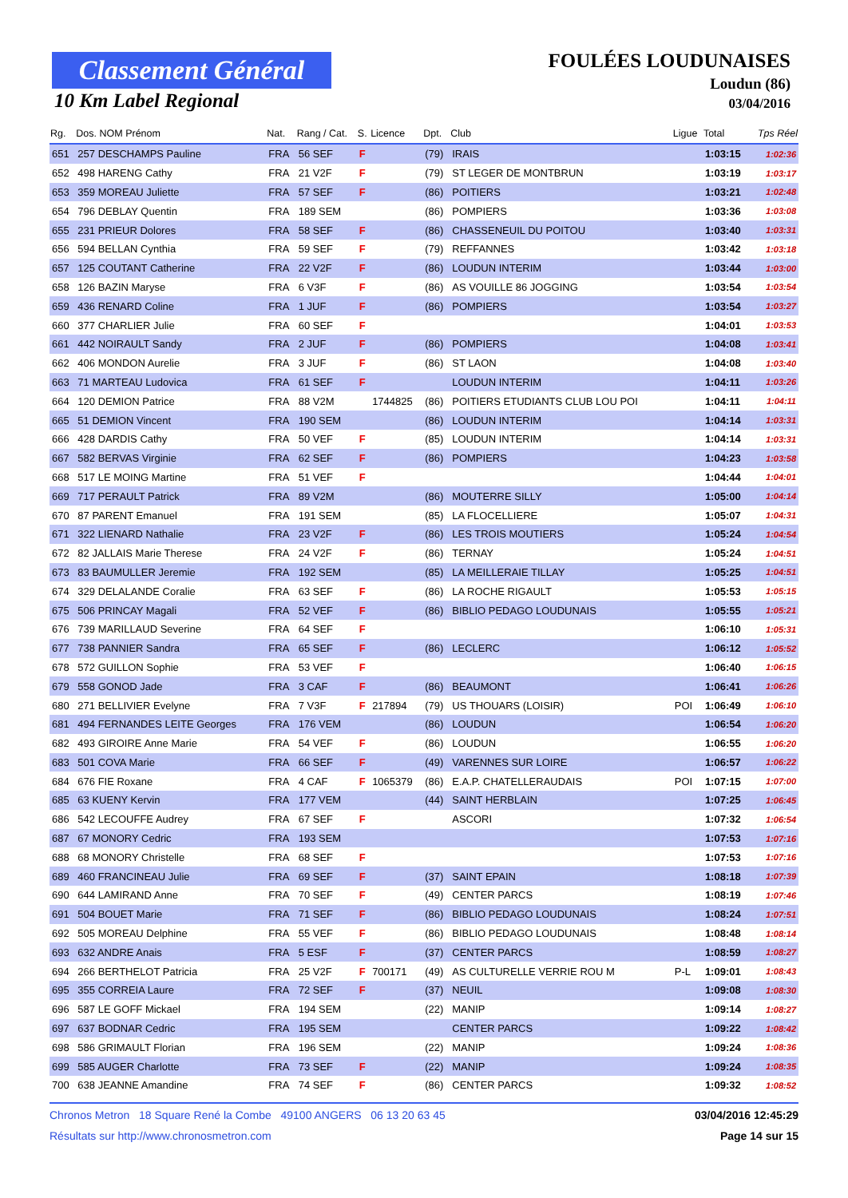Classement Général
10 Km Label Regional
FOULÉES LOUDUNAISES
Loudun (86)
03/04/2016
| Rg. | Dos. NOM Prénom | Nat. | Rang / Cat. | S. | Licence | Dpt. | Club | Ligue | Total | Tps Réel |
| --- | --- | --- | --- | --- | --- | --- | --- | --- | --- | --- |
| 651 | 257 DESCHAMPS Pauline | FRA | 56 SEF | F | | (79) | IRAIS | | 1:03:15 | 1:02:36 |
| 652 | 498 HARENG Cathy | FRA | 21 V2F | F | | (79) | ST LEGER DE MONTBRUN | | 1:03:19 | 1:03:17 |
| 653 | 359 MOREAU Juliette | FRA | 57 SEF | F | | (86) | POITIERS | | 1:03:21 | 1:02:48 |
| 654 | 796 DEBLAY Quentin | FRA | 189 SEM | | | (86) | POMPIERS | | 1:03:36 | 1:03:08 |
| 655 | 231 PRIEUR Dolores | FRA | 58 SEF | F | | (86) | CHASSENEUIL DU POITOU | | 1:03:40 | 1:03:31 |
| 656 | 594 BELLAN Cynthia | FRA | 59 SEF | F | | (79) | REFFANNES | | 1:03:42 | 1:03:18 |
| 657 | 125 COUTANT Catherine | FRA | 22 V2F | F | | (86) | LOUDUN INTERIM | | 1:03:44 | 1:03:00 |
| 658 | 126 BAZIN Maryse | FRA | 6 V3F | F | | (86) | AS VOUILLE 86 JOGGING | | 1:03:54 | 1:03:54 |
| 659 | 436 RENARD Coline | FRA | 1 JUF | F | | (86) | POMPIERS | | 1:03:54 | 1:03:27 |
| 660 | 377 CHARLIER Julie | FRA | 60 SEF | F | | | | | 1:04:01 | 1:03:53 |
| 661 | 442 NOIRAULT Sandy | FRA | 2 JUF | F | | (86) | POMPIERS | | 1:04:08 | 1:03:41 |
| 662 | 406 MONDON Aurelie | FRA | 3 JUF | F | | (86) | ST LAON | | 1:04:08 | 1:03:40 |
| 663 | 71 MARTEAU Ludovica | FRA | 61 SEF | F | | | LOUDUN INTERIM | | 1:04:11 | 1:03:26 |
| 664 | 120 DEMION Patrice | FRA | 88 V2M | | 1744825 | (86) | POITIERS ETUDIANTS CLUB LOU POI | | 1:04:11 | 1:04:11 |
| 665 | 51 DEMION Vincent | FRA | 190 SEM | | | (86) | LOUDUN INTERIM | | 1:04:14 | 1:03:31 |
| 666 | 428 DARDIS Cathy | FRA | 50 VEF | F | | (85) | LOUDUN INTERIM | | 1:04:14 | 1:03:31 |
| 667 | 582 BERVAS Virginie | FRA | 62 SEF | F | | (86) | POMPIERS | | 1:04:23 | 1:03:58 |
| 668 | 517 LE MOING Martine | FRA | 51 VEF | F | | | | | 1:04:44 | 1:04:01 |
| 669 | 717 PERAULT Patrick | FRA | 89 V2M | | | (86) | MOUTERRE SILLY | | 1:05:00 | 1:04:14 |
| 670 | 87 PARENT Emanuel | FRA | 191 SEM | | | (85) | LA FLOCELLIERE | | 1:05:07 | 1:04:31 |
| 671 | 322 LIENARD Nathalie | FRA | 23 V2F | F | | (86) | LES TROIS MOUTIERS | | 1:05:24 | 1:04:54 |
| 672 | 82 JALLAIS Marie Therese | FRA | 24 V2F | F | | (86) | TERNAY | | 1:05:24 | 1:04:51 |
| 673 | 83 BAUMULLER Jeremie | FRA | 192 SEM | | | (85) | LA MEILLERAIE TILLAY | | 1:05:25 | 1:04:51 |
| 674 | 329 DELALANDE Coralie | FRA | 63 SEF | F | | (86) | LA ROCHE RIGAULT | | 1:05:53 | 1:05:15 |
| 675 | 506 PRINCAY Magali | FRA | 52 VEF | F | | (86) | BIBLIO PEDAGO LOUDUNAIS | | 1:05:55 | 1:05:21 |
| 676 | 739 MARILLAUD Severine | FRA | 64 SEF | F | | | | | 1:06:10 | 1:05:31 |
| 677 | 738 PANNIER Sandra | FRA | 65 SEF | F | | (86) | LECLERC | | 1:06:12 | 1:05:52 |
| 678 | 572 GUILLON Sophie | FRA | 53 VEF | F | | | | | 1:06:40 | 1:06:15 |
| 679 | 558 GONOD Jade | FRA | 3 CAF | F | | (86) | BEAUMONT | | 1:06:41 | 1:06:26 |
| 680 | 271 BELLIVIER Evelyne | FRA | 7 V3F | F | 217894 | (79) | US THOUARS (LOISIR) | POI | 1:06:49 | 1:06:10 |
| 681 | 494 FERNANDES LEITE Georges | FRA | 176 VEM | | | (86) | LOUDUN | | 1:06:54 | 1:06:20 |
| 682 | 493 GIROIRE Anne Marie | FRA | 54 VEF | F | | (86) | LOUDUN | | 1:06:55 | 1:06:20 |
| 683 | 501 COVA Marie | FRA | 66 SEF | F | | (49) | VARENNES SUR LOIRE | | 1:06:57 | 1:06:22 |
| 684 | 676 FIE Roxane | FRA | 4 CAF | F | 1065379 | (86) | E.A.P. CHATELLERAUDAIS | POI | 1:07:15 | 1:07:00 |
| 685 | 63 KUENY Kervin | FRA | 177 VEM | | | (44) | SAINT HERBLAIN | | 1:07:25 | 1:06:45 |
| 686 | 542 LECOUFFE Audrey | FRA | 67 SEF | F | | | ASCORI | | 1:07:32 | 1:06:54 |
| 687 | 67 MONORY Cedric | FRA | 193 SEM | | | | | | 1:07:53 | 1:07:16 |
| 688 | 68 MONORY Christelle | FRA | 68 SEF | F | | | | | 1:07:53 | 1:07:16 |
| 689 | 460 FRANCINEAU Julie | FRA | 69 SEF | F | | (37) | SAINT EPAIN | | 1:08:18 | 1:07:39 |
| 690 | 644 LAMIRAND Anne | FRA | 70 SEF | F | | (49) | CENTER PARCS | | 1:08:19 | 1:07:46 |
| 691 | 504 BOUET Marie | FRA | 71 SEF | F | | (86) | BIBLIO PEDAGO LOUDUNAIS | | 1:08:24 | 1:07:51 |
| 692 | 505 MOREAU Delphine | FRA | 55 VEF | F | | (86) | BIBLIO PEDAGO LOUDUNAIS | | 1:08:48 | 1:08:14 |
| 693 | 632 ANDRE Anais | FRA | 5 ESF | F | | (37) | CENTER PARCS | | 1:08:59 | 1:08:27 |
| 694 | 266 BERTHELOT Patricia | FRA | 25 V2F | F | 700171 | (49) | AS CULTURELLE VERRIE ROU M | P-L | 1:09:01 | 1:08:43 |
| 695 | 355 CORREIA Laure | FRA | 72 SEF | F | | (37) | NEUIL | | 1:09:08 | 1:08:30 |
| 696 | 587 LE GOFF Mickael | FRA | 194 SEM | | | (22) | MANIP | | 1:09:14 | 1:08:27 |
| 697 | 637 BODNAR Cedric | FRA | 195 SEM | | | | CENTER PARCS | | 1:09:22 | 1:08:42 |
| 698 | 586 GRIMAULT Florian | FRA | 196 SEM | | | (22) | MANIP | | 1:09:24 | 1:08:36 |
| 699 | 585 AUGER Charlotte | FRA | 73 SEF | F | | (22) | MANIP | | 1:09:24 | 1:08:35 |
| 700 | 638 JEANNE Amandine | FRA | 74 SEF | F | | (86) | CENTER PARCS | | 1:09:32 | 1:08:52 |
Chronos Metron 18 Square René la Combe 49100 ANGERS 06 13 20 63 45 03/04/2016 12:45:29
Résultats sur http://www.chronosmetron.com Page 14 sur 15